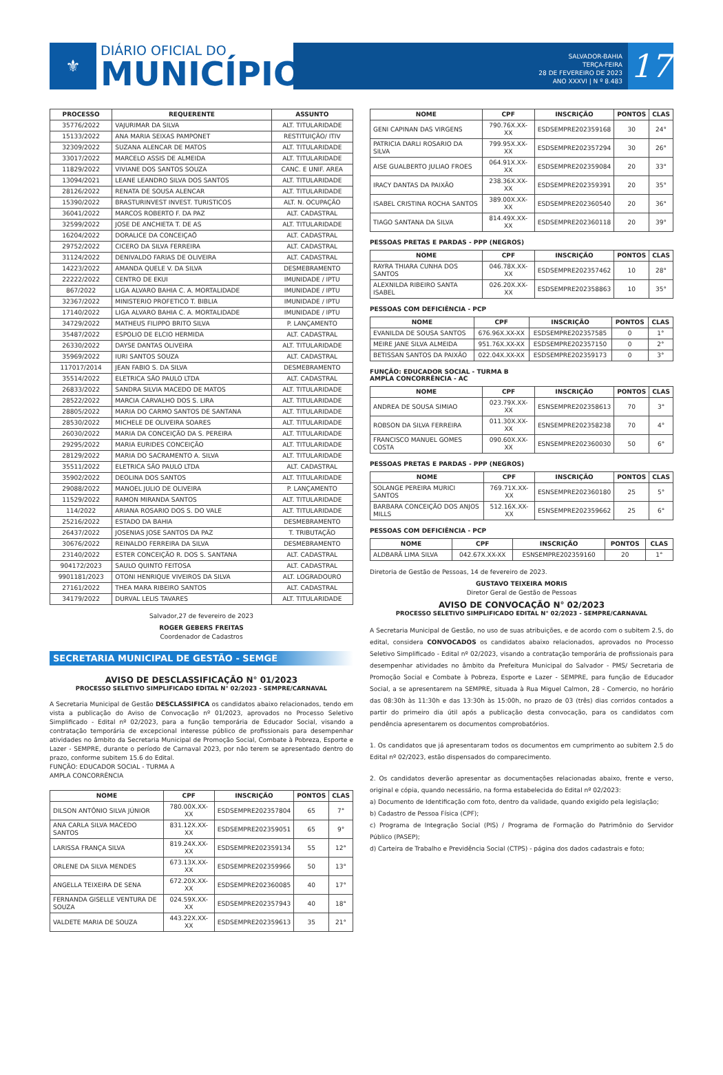⚜
DIÁRIO OFICIAL DO
MUNICÍPIO
SALVADOR-BAHIA
TERÇA-FEIRA
28 DE FEVEREIRO DE 2023
ANO XXXVI | N º 8.483
17
| PROCESSO | REQUERENTE | ASSUNTO |
| --- | --- | --- |
| 35776/2022 | VAJURIMAR DA SILVA | ALT. TITULARIDADE |
| 15133/2022 | ANA MARIA SEIXAS PAMPONET | RESTITUIÇÃO/ ITIV |
| 32309/2022 | SUZANA ALENCAR DE MATOS | ALT. TITULARIDADE |
| 33017/2022 | MARCELO ASSIS DE ALMEIDA | ALT. TITULARIDADE |
| 11829/2022 | VIVIANE DOS SANTOS SOUZA | CANC. E UNIF. AREA |
| 13094/2021 | LEANE LEANDRO SILVA DOS SANTOS | ALT. TITULARIDADE |
| 28126/2022 | RENATA DE SOUSA ALENCAR | ALT. TITULARIDADE |
| 15390/2022 | BRASTURINVEST INVEST. TURISTICOS | ALT. N. OCUPAÇÃO |
| 36041/2022 | MARCOS ROBERTO F. DA PAZ | ALT. CADASTRAL |
| 32599/2022 | JOSE DE ANCHIETA T. DE AS | ALT. TITULARIDADE |
| 16204/2022 | DORALICE DA CONCEIÇAÕ | ALT. CADASTRAL |
| 29752/2022 | CICERO DA SILVA FERREIRA | ALT. CADASTRAL |
| 31124/2022 | DENIVALDO FARIAS DE OLIVEIRA | ALT. CADASTRAL |
| 14223/2022 | AMANDA QUELE V. DA SILVA | DESMEBRAMENTO |
| 22222/2022 | CENTRO DE EKUI | IMUNIDADE / IPTU |
| 867/2022 | LIGA ALVARO BAHIA C. A. MORTALIDADE | IMUNIDADE / IPTU |
| 32367/2022 | MINISTERIO PROFETICO T. BIBLIA | IMUNIDADE / IPTU |
| 17140/2022 | LIGA ALVARO BAHIA C. A. MORTALIDADE | IMUNIDADE / IPTU |
| 34729/2022 | MATHEUS FILIPPO BRITO SILVA | P. LANÇAMENTO |
| 35487/2022 | ESPOLIO DE ELCIO HERMIDA | ALT. CADASTRAL |
| 26330/2022 | DAYSE DANTAS OLIVEIRA | ALT. TITULARIDADE |
| 35969/2022 | IURI SANTOS SOUZA | ALT. CADASTRAL |
| 117017/2014 | JEAN FABIO S. DA SILVA | DESMEBRAMENTO |
| 35514/2022 | ELETRICA SÃO PAULO LTDA | ALT. CADASTRAL |
| 26833/2022 | SANDRA SILVIA MACEDO DE MATOS | ALT. TITULARIDADE |
| 28522/2022 | MARCIA CARVALHO DOS S. LIRA | ALT. TITULARIDADE |
| 28805/2022 | MARIA DO CARMO SANTOS DE SANTANA | ALT. TITULARIDADE |
| 28530/2022 | MICHELE DE OLIVEIRA SOARES | ALT. TITULARIDADE |
| 26030/2022 | MARIA DA CONCEIÇÃO DA S. PEREIRA | ALT. TITULARIDADE |
| 29295/2022 | MARIA EURIDES CONCEIÇÃO | ALT. TITULARIDADE |
| 28129/2022 | MARIA DO SACRAMENTO A. SILVA | ALT. TITULARIDADE |
| 35511/2022 | ELETRICA SÃO PAULO LTDA | ALT. CADASTRAL |
| 35902/2022 | DEOLINA DOS SANTOS | ALT. TITULARIDADE |
| 29088/2022 | MANOEL JULIO DE OLIVEIRA | P. LANÇAMENTO |
| 11529/2022 | RAMON MIRANDA SANTOS | ALT. TITULARIDADE |
| 114/2022 | ARIANA ROSARIO DOS S. DO VALE | ALT. TITULARIDADE |
| 25216/2022 | ESTADO DA BAHIA | DESMEBRAMENTO |
| 26437/2022 | JOSENIAS JOSE SANTOS DA PAZ | T. TRIBUTAÇÃO |
| 30676/2022 | REINALDO FERREIRA DA SILVA | DESMEBRAMENTO |
| 23140/2022 | ESTER CONCEIÇÃO R. DOS S. SANTANA | ALT. CADASTRAL |
| 904172/2023 | SAULO QUINTO FEITOSA | ALT. CADASTRAL |
| 9901181/2023 | OTONI HENRIQUE VIVEIROS DA SILVA | ALT. LOGRADOURO |
| 27161/2022 | THEA MARA RIBEIRO SANTOS | ALT. CADASTRAL |
| 34179/2022 | DURVAL LELIS TAVARES | ALT. TITULARIDADE |
Salvador,27 de fevereiro de 2023
ROGER GEBERS FREITAS
Coordenador de Cadastros
SECRETARIA MUNICIPAL DE GESTÃO - SEMGE
AVISO DE DESCLASSIFICAÇÃO N° 01/2023
PROCESSO SELETIVO SIMPLIFICADO EDITAL N° 02/2023 - SEMPRE/CARNAVAL
A Secretaria Municipal de Gestão DESCLASSIFICA os candidatos abaixo relacionados, tendo em vista a publicação do Aviso de Convocação nº 01/2023, aprovados no Processo Seletivo Simplificado - Edital nº 02/2023, para a função temporária de Educador Social, visando a contratação temporária de excepcional interesse público de profissionais para desempenhar atividades no âmbito da Secretaria Municipal de Promoção Social, Combate à Pobreza, Esporte e Lazer - SEMPRE, durante o período de Carnaval 2023, por não terem se apresentado dentro do prazo, conforme subitem 15.6 do Edital.
FUNÇÃO: EDUCADOR SOCIAL - TURMA A
AMPLA CONCORRÊNCIA
| NOME | CPF | INSCRIÇÃO | PONTOS | CLAS |
| --- | --- | --- | --- | --- |
| DILSON ANTÔNIO SILVA JÚNIOR | 780.00X.XX-XX | ESDSEMPRE202357804 | 65 | 7° |
| ANA CARLA SILVA MACEDO SANTOS | 831.12X.XX-XX | ESDSEMPRE202359051 | 65 | 9° |
| LARISSA FRANÇA SILVA | 819.24X.XX-XX | ESDSEMPRE202359134 | 55 | 12° |
| ORLENE DA SILVA MENDES | 673.13X.XX-XX | ESDSEMPRE202359966 | 50 | 13° |
| ANGELLA TEIXEIRA DE SENA | 672.20X.XX-XX | ESDSEMPRE202360085 | 40 | 17° |
| FERNANDA GISELLE VENTURA DE SOUZA | 024.59X.XX-XX | ESDSEMPRE202357943 | 40 | 18° |
| VALDETE MARIA DE SOUZA | 443.22X.XX-XX | ESDSEMPRE202359613 | 35 | 21° |
| NOME | CPF | INSCRIÇÃO | PONTOS | CLAS |
| --- | --- | --- | --- | --- |
| GENI CAPINAN DAS VIRGENS | 790.76X.XX-XX | ESDSEMPRE202359168 | 30 | 24° |
| PATRICIA DARLI ROSARIO DA SILVA | 799.95X.XX-XX | ESDSEMPRE202357294 | 30 | 26° |
| AISE GUALBERTO JULIAO FROES | 064.91X.XX-XX | ESDSEMPRE202359084 | 20 | 33° |
| IRACY DANTAS DA PAIXÃO | 238.36X.XX-XX | ESDSEMPRE202359391 | 20 | 35° |
| ISABEL CRISTINA ROCHA SANTOS | 389.00X.XX-XX | ESDSEMPRE202360540 | 20 | 36° |
| TIAGO SANTANA DA SILVA | 814.49X.XX-XX | ESDSEMPRE202360118 | 20 | 39° |
PESSOAS PRETAS E PARDAS - PPP (NEGROS)
| NOME | CPF | INSCRIÇÃO | PONTOS | CLAS |
| --- | --- | --- | --- | --- |
| RAYRA THIARA CUNHA DOS SANTOS | 046.78X.XX-XX | ESDSEMPRE202357462 | 10 | 28° |
| ALEXNILDA RIBEIRO SANTA ISABEL | 026.20X.XX-XX | ESDSEMPRE202358863 | 10 | 35° |
PESSOAS COM DEFICIÊNCIA - PCP
| NOME | CPF | INSCRIÇÃO | PONTOS | CLAS |
| --- | --- | --- | --- | --- |
| EVANILDA DE SOUSA SANTOS | 676.96X.XX-XX | ESDSEMPRE202357585 | 0 | 1° |
| MEIRE JANE SILVA ALMEIDA | 951.76X.XX-XX | ESDSEMPRE202357150 | 0 | 2° |
| BETISSAN SANTOS DA PAIXÃO | 022.04X.XX-XX | ESDSEMPRE202359173 | 0 | 3° |
FUNÇÃO: EDUCADOR SOCIAL - TURMA B
AMPLA CONCORRÊNCIA - AC
| NOME | CPF | INSCRIÇÃO | PONTOS | CLAS |
| --- | --- | --- | --- | --- |
| ANDREA DE SOUSA SIMIAO | 023.79X.XX-XX | ESNSEMPRE202358613 | 70 | 3° |
| ROBSON DA SILVA FERREIRA | 011.30X.XX-XX | ESNSEMPRE202358238 | 70 | 4° |
| FRANCISCO MANUEL GOMES COSTA | 090.60X.XX-XX | ESNSEMPRE202360030 | 50 | 6° |
PESSOAS PRETAS E PARDAS - PPP (NEGROS)
| NOME | CPF | INSCRIÇÃO | PONTOS | CLAS |
| --- | --- | --- | --- | --- |
| SOLANGE PEREIRA MURICI SANTOS | 769.71X.XX-XX | ESNSEMPRE202360180 | 25 | 5° |
| BARBARA CONCEIÇÃO DOS ANJOS MILLS | 512.16X.XX-XX | ESNSEMPRE202359662 | 25 | 6° |
PESSOAS COM DEFICIÊNCIA - PCP
| NOME | CPF | INSCRIÇÃO | PONTOS | CLAS |
| --- | --- | --- | --- | --- |
| ALDBARÃ LIMA SILVA | 042.67X.XX-XX | ESNSEMPRE202359160 | 20 | 1° |
Diretoria de Gestão de Pessoas, 14 de fevereiro de 2023.
GUSTAVO TEIXEIRA MORIS
Diretor Geral de Gestão de Pessoas
AVISO DE CONVOCAÇÃO N° 02/2023
PROCESSO SELETIVO SIMPLIFICADO EDITAL N° 02/2023 - SEMPRE/CARNAVAL
A Secretaria Municipal de Gestão, no uso de suas atribuições, e de acordo com o subitem 2.5, do edital, considera CONVOCADOS os candidatos abaixo relacionados, aprovados no Processo Seletivo Simplificado - Edital nº 02/2023, visando a contratação temporária de profissionais para desempenhar atividades no âmbito da Prefeitura Municipal do Salvador - PMS/ Secretaria de Promoção Social e Combate à Pobreza, Esporte e Lazer - SEMPRE, para função de Educador Social, a se apresentarem na SEMPRE, situada à Rua Miguel Calmon, 28 - Comercio, no horário das 08:30h às 11:30h e das 13:30h às 15:00h, no prazo de 03 (três) dias corridos contados a partir do primeiro dia útil após a publicação desta convocação, para os candidatos com pendência apresentarem os documentos comprobatórios.
1. Os candidatos que já apresentaram todos os documentos em cumprimento ao subitem 2.5 do Edital nº 02/2023, estão dispensados do comparecimento.
2. Os candidatos deverão apresentar as documentações relacionadas abaixo, frente e verso, original e cópia, quando necessário, na forma estabelecida do Edital nº 02/2023:
a) Documento de Identificação com foto, dentro da validade, quando exigido pela legislação;
b) Cadastro de Pessoa Física (CPF);
c) Programa de Integração Social (PIS) / Programa de Formação do Patrimônio do Servidor Público (PASEP);
d) Carteira de Trabalho e Previdência Social (CTPS) - página dos dados cadastrais e foto;